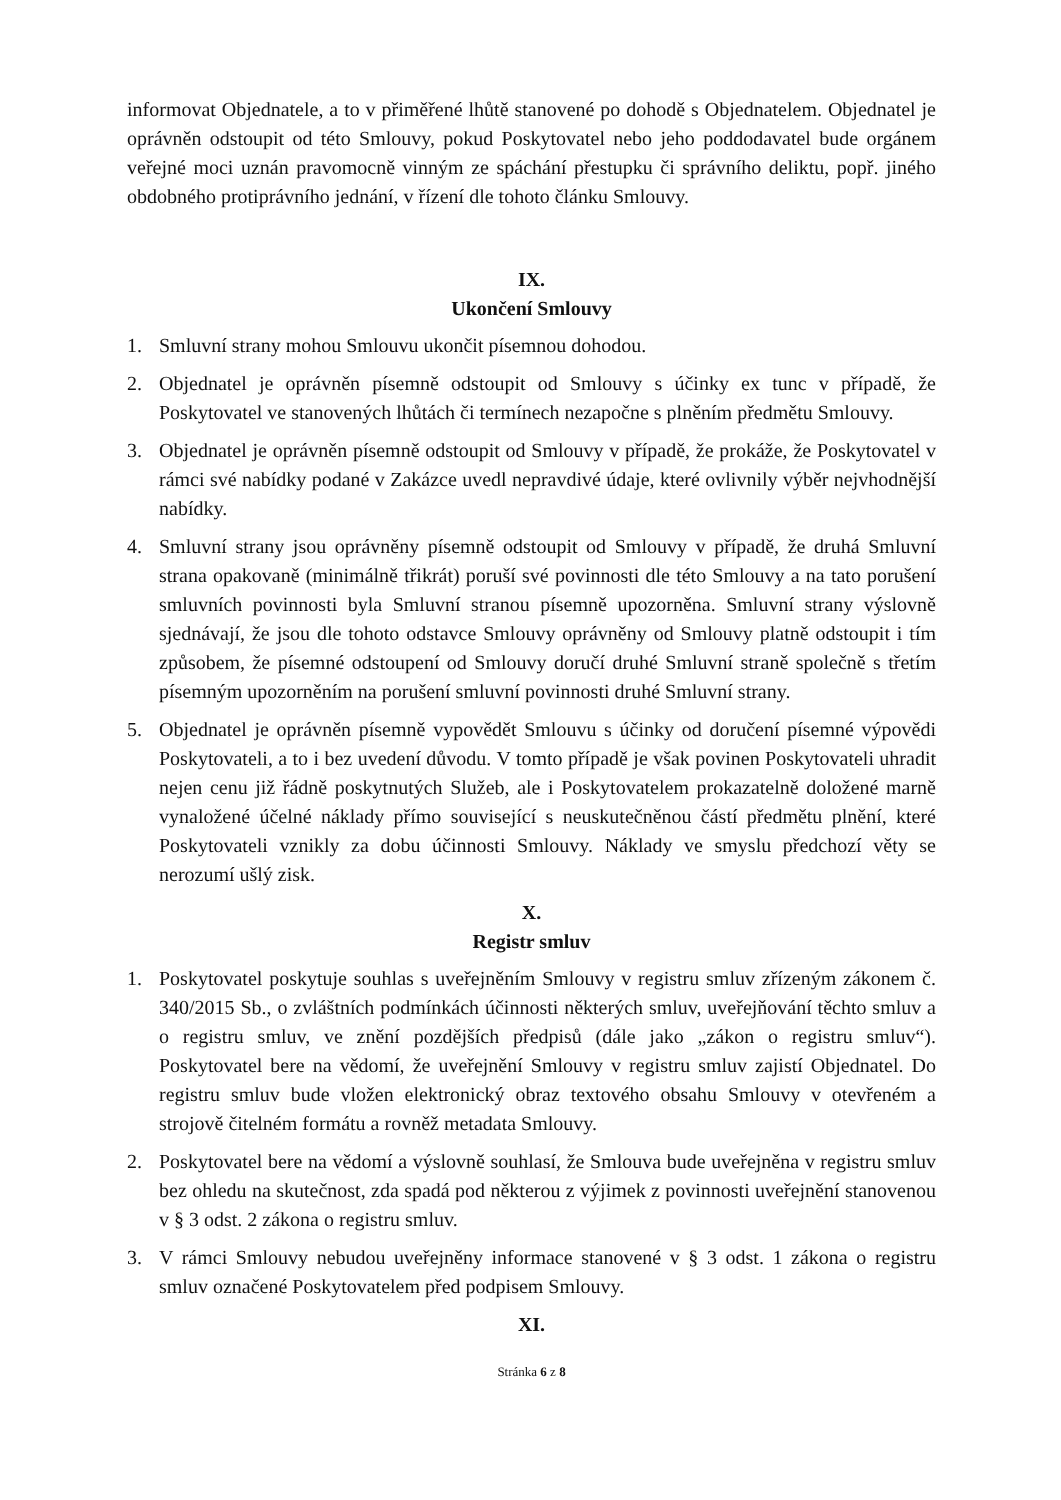informovat Objednatele, a to v přiměřené lhůtě stanovené po dohodě s Objednatelem. Objednatel je oprávněn odstoupit od této Smlouvy, pokud Poskytovatel nebo jeho poddodavatel bude orgánem veřejné moci uznán pravomocně vinným ze spáchání přestupku či správního deliktu, popř. jiného obdobného protiprávního jednání, v řízení dle tohoto článku Smlouvy.
IX.
Ukončení Smlouvy
1. Smluvní strany mohou Smlouvu ukončit písemnou dohodou.
2. Objednatel je oprávněn písemně odstoupit od Smlouvy s účinky ex tunc v případě, že Poskytovatel ve stanovených lhůtách či termínech nezapočne s plněním předmětu Smlouvy.
3. Objednatel je oprávněn písemně odstoupit od Smlouvy v případě, že prokáže, že Poskytovatel v rámci své nabídky podané v Zakázce uvedl nepravdivé údaje, které ovlivnily výběr nejvhodnější nabídky.
4. Smluvní strany jsou oprávněny písemně odstoupit od Smlouvy v případě, že druhá Smluvní strana opakovaně (minimálně třikrát) poruší své povinnosti dle této Smlouvy a na tato porušení smluvních povinnosti byla Smluvní stranou písemně upozorněna. Smluvní strany výslovně sjednávají, že jsou dle tohoto odstavce Smlouvy oprávněny od Smlouvy platně odstoupit i tím způsobem, že písemné odstoupení od Smlouvy doručí druhé Smluvní straně společně s třetím písemným upozorněním na porušení smluvní povinnosti druhé Smluvní strany.
5. Objednatel je oprávněn písemně vypovědět Smlouvu s účinky od doručení písemné výpovědi Poskytovateli, a to i bez uvedení důvodu. V tomto případě je však povinen Poskytovateli uhradit nejen cenu již řádně poskytnutých Služeb, ale i Poskytovatelem prokazatelně doložené marně vynaložené účelné náklady přímo související s neuskutečněnou částí předmětu plnění, které Poskytovateli vznikly za dobu účinnosti Smlouvy. Náklady ve smyslu předchozí věty se nerozumí ušlý zisk.
X.
Registr smluv
1. Poskytovatel poskytuje souhlas s uveřejněním Smlouvy v registru smluv zřízeným zákonem č. 340/2015 Sb., o zvláštních podmínkách účinnosti některých smluv, uveřejňování těchto smluv a o registru smluv, ve znění pozdějších předpisů (dále jako „zákon o registru smluv“). Poskytovatel bere na vědomí, že uveřejnění Smlouvy v registru smluv zajistí Objednatel. Do registru smluv bude vložen elektronický obraz textového obsahu Smlouvy v otevřeném a strojově čitelném formátu a rovněž metadata Smlouvy.
2. Poskytovatel bere na vědomí a výslovně souhlasí, že Smlouva bude uveřejněna v registru smluv bez ohledu na skutečnost, zda spadá pod některou z výjimek z povinnosti uveřejnění stanovenou v § 3 odst. 2 zákona o registru smluv.
3. V rámci Smlouvy nebudou uveřejněny informace stanovené v § 3 odst. 1 zákona o registru smluv označené Poskytovatelem před podpisem Smlouvy.
XI.
Stránka 6 z 8